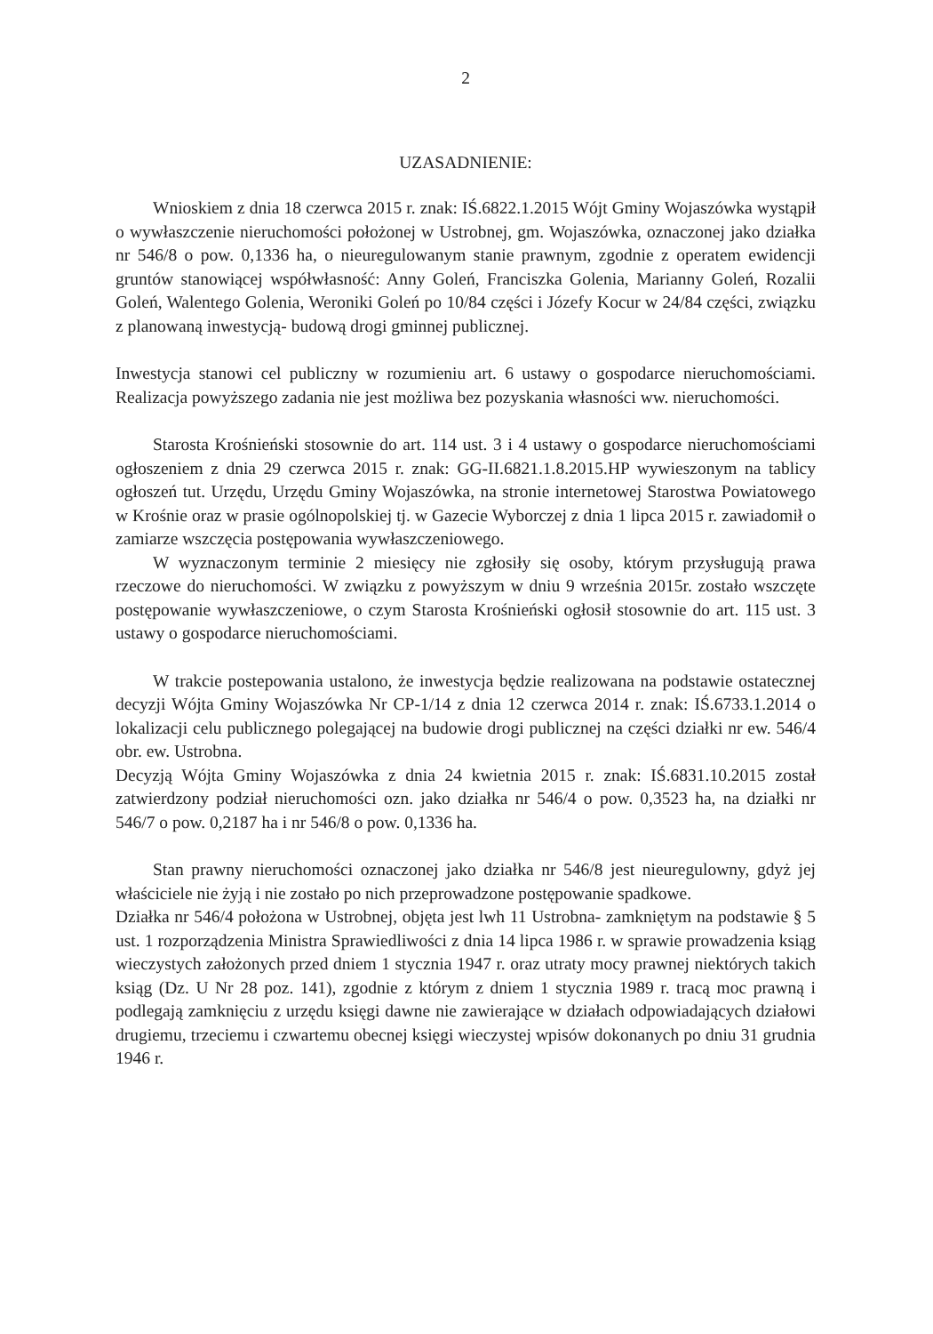2
UZASADNIENIE:
Wnioskiem z dnia 18 czerwca 2015 r. znak: IŚ.6822.1.2015 Wójt Gminy Wojaszówka wystąpił o wywłaszczenie nieruchomości położonej w Ustrobnej, gm. Wojaszówka, oznaczonej jako działka nr 546/8 o pow. 0,1336 ha, o nieuregulowanym stanie prawnym, zgodnie z operatem ewidencji gruntów stanowiącej współwłasność: Anny Goleń, Franciszka Golenia, Marianny Goleń, Rozalii Goleń, Walentego Golenia, Weroniki Goleń po 10/84 części i Józefy Kocur w 24/84 części, związku z planowaną inwestycją- budową drogi gminnej publicznej.
Inwestycja stanowi cel publiczny w rozumieniu art. 6 ustawy o gospodarce nieruchomościami. Realizacja powyższego zadania nie jest możliwa bez pozyskania własności ww. nieruchomości.
Starosta Krośnieński stosownie do art. 114 ust. 3 i 4 ustawy o gospodarce nieruchomościami ogłoszeniem z dnia 29 czerwca 2015 r. znak: GG-II.6821.1.8.2015.HP wywieszonym na tablicy ogłoszeń tut. Urzędu, Urzędu Gminy Wojaszówka, na stronie internetowej Starostwa Powiatowego w Krośnie oraz w prasie ogólnopolskiej tj. w Gazecie Wyborczej z dnia 1 lipca 2015 r. zawiadomił o zamiarze wszczęcia postępowania wywłaszczeniowego.
W wyznaczonym terminie 2 miesięcy nie zgłosiły się osoby, którym przysługują prawa rzeczowe do nieruchomości. W związku z powyższym w dniu 9 września 2015r. zostało wszczęte postępowanie wywłaszczeniowe, o czym Starosta Krośnieński ogłosił stosownie do art. 115 ust. 3 ustawy o gospodarce nieruchomościami.
W trakcie postepowania ustalono, że inwestycja będzie realizowana na podstawie ostatecznej decyzji Wójta Gminy Wojaszówka Nr CP-1/14 z dnia 12 czerwca 2014 r. znak: IŚ.6733.1.2014 o lokalizacji celu publicznego polegającej na budowie drogi publicznej na części działki nr ew. 546/4 obr. ew. Ustrobna.
Decyzją Wójta Gminy Wojaszówka z dnia 24 kwietnia 2015 r. znak: IŚ.6831.10.2015 został zatwierdzony podział nieruchomości ozn. jako działka nr 546/4 o pow. 0,3523 ha, na działki nr 546/7 o pow. 0,2187 ha i nr 546/8 o pow. 0,1336 ha.
Stan prawny nieruchomości oznaczonej jako działka nr 546/8 jest nieuregulowny, gdyż jej właściciele nie żyją i nie zostało po nich przeprowadzone postępowanie spadkowe.
Działka nr 546/4 położona w Ustrobnej, objęta jest lwh 11 Ustrobna- zamkniętym na podstawie § 5 ust. 1 rozporządzenia Ministra Sprawiedliwości z dnia 14 lipca 1986 r. w sprawie prowadzenia ksiąg wieczystych założonych przed dniem 1 stycznia 1947 r. oraz utraty mocy prawnej niektórych takich ksiąg (Dz. U Nr 28 poz. 141), zgodnie z którym z dniem 1 stycznia 1989 r. tracą moc prawną i podlegają zamknięciu z urzędu księgi dawne nie zawierające w działach odpowiadających działowi drugiemu, trzeciemu i czwartemu obecnej księgi wieczystej wpisów dokonanych po dniu 31 grudnia 1946 r.